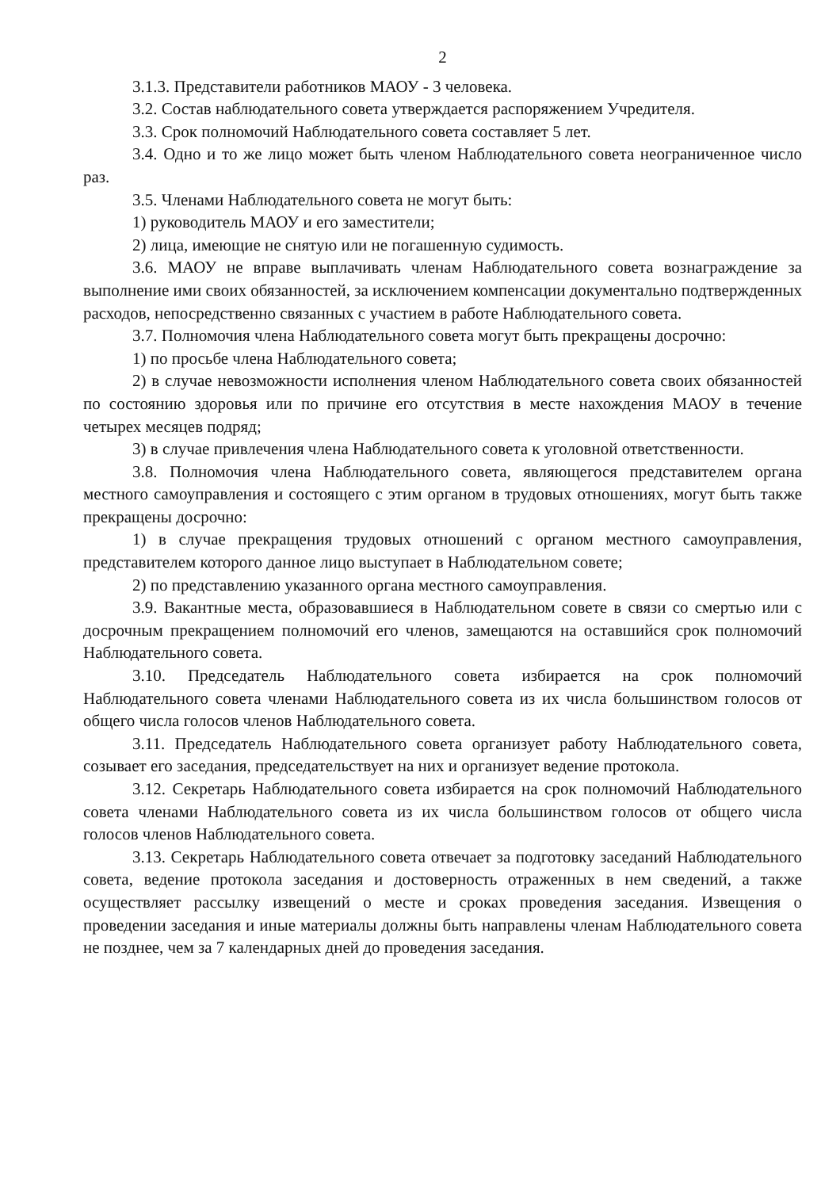2
3.1.3. Представители работников МАОУ - 3 человека.
3.2. Состав наблюдательного совета утверждается распоряжением Учредителя.
3.3. Срок полномочий Наблюдательного совета составляет 5 лет.
3.4. Одно и то же лицо может быть членом Наблюдательного совета неограниченное число раз.
3.5. Членами Наблюдательного совета не могут быть:
1) руководитель МАОУ и его заместители;
2) лица, имеющие не снятую или не погашенную судимость.
3.6. МАОУ не вправе выплачивать членам Наблюдательного совета вознаграждение за выполнение ими своих обязанностей, за исключением компенсации документально подтвержденных расходов, непосредственно связанных с участием в работе Наблюдательного совета.
3.7. Полномочия члена Наблюдательного совета могут быть прекращены досрочно:
1) по просьбе члена Наблюдательного совета;
2) в случае невозможности исполнения членом Наблюдательного совета своих обязанностей по состоянию здоровья или по причине его отсутствия в месте нахождения МАОУ в течение четырех месяцев подряд;
3) в случае привлечения члена Наблюдательного совета к уголовной ответственности.
3.8. Полномочия члена Наблюдательного совета, являющегося представителем органа местного самоуправления и состоящего с этим органом в трудовых отношениях, могут быть также прекращены досрочно:
1) в случае прекращения трудовых отношений с органом местного самоуправления, представителем которого данное лицо выступает в Наблюдательном совете;
2) по представлению указанного органа местного самоуправления.
3.9. Вакантные места, образовавшиеся в Наблюдательном совете в связи со смертью или с досрочным прекращением полномочий его членов, замещаются на оставшийся срок полномочий Наблюдательного совета.
3.10. Председатель Наблюдательного совета избирается на срок полномочий Наблюдательного совета членами Наблюдательного совета из их числа большинством голосов от общего числа голосов членов Наблюдательного совета.
3.11. Председатель Наблюдательного совета организует работу Наблюдательного совета, созывает его заседания, председательствует на них и организует ведение протокола.
3.12. Секретарь Наблюдательного совета избирается на срок полномочий Наблюдательного совета членами Наблюдательного совета из их числа большинством голосов от общего числа голосов членов Наблюдательного совета.
3.13. Секретарь Наблюдательного совета отвечает за подготовку заседаний Наблюдательного совета, ведение протокола заседания и достоверность отраженных в нем сведений, а также осуществляет рассылку извещений о месте и сроках проведения заседания. Извещения о проведении заседания и иные материалы должны быть направлены членам Наблюдательного совета не позднее, чем за 7 календарных дней до проведения заседания.